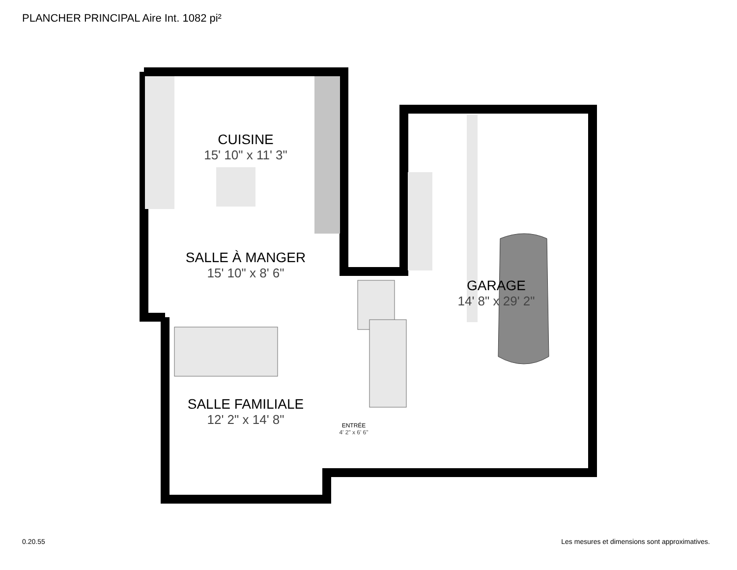PLANCHER PRINCIPAL Aire Int. 1082 pi²
CUISINE
15' 10" x 11' 3"
SALLE À MANGER
15' 10" x 8' 6"
GARAGE
14' 8" x 29' 2"
SALLE FAMILIALE
12' 2" x 14' 8"
ENTRÉE
4' 2" x 6' 6"
0.20.55
Les mesures et dimensions sont approximatives.